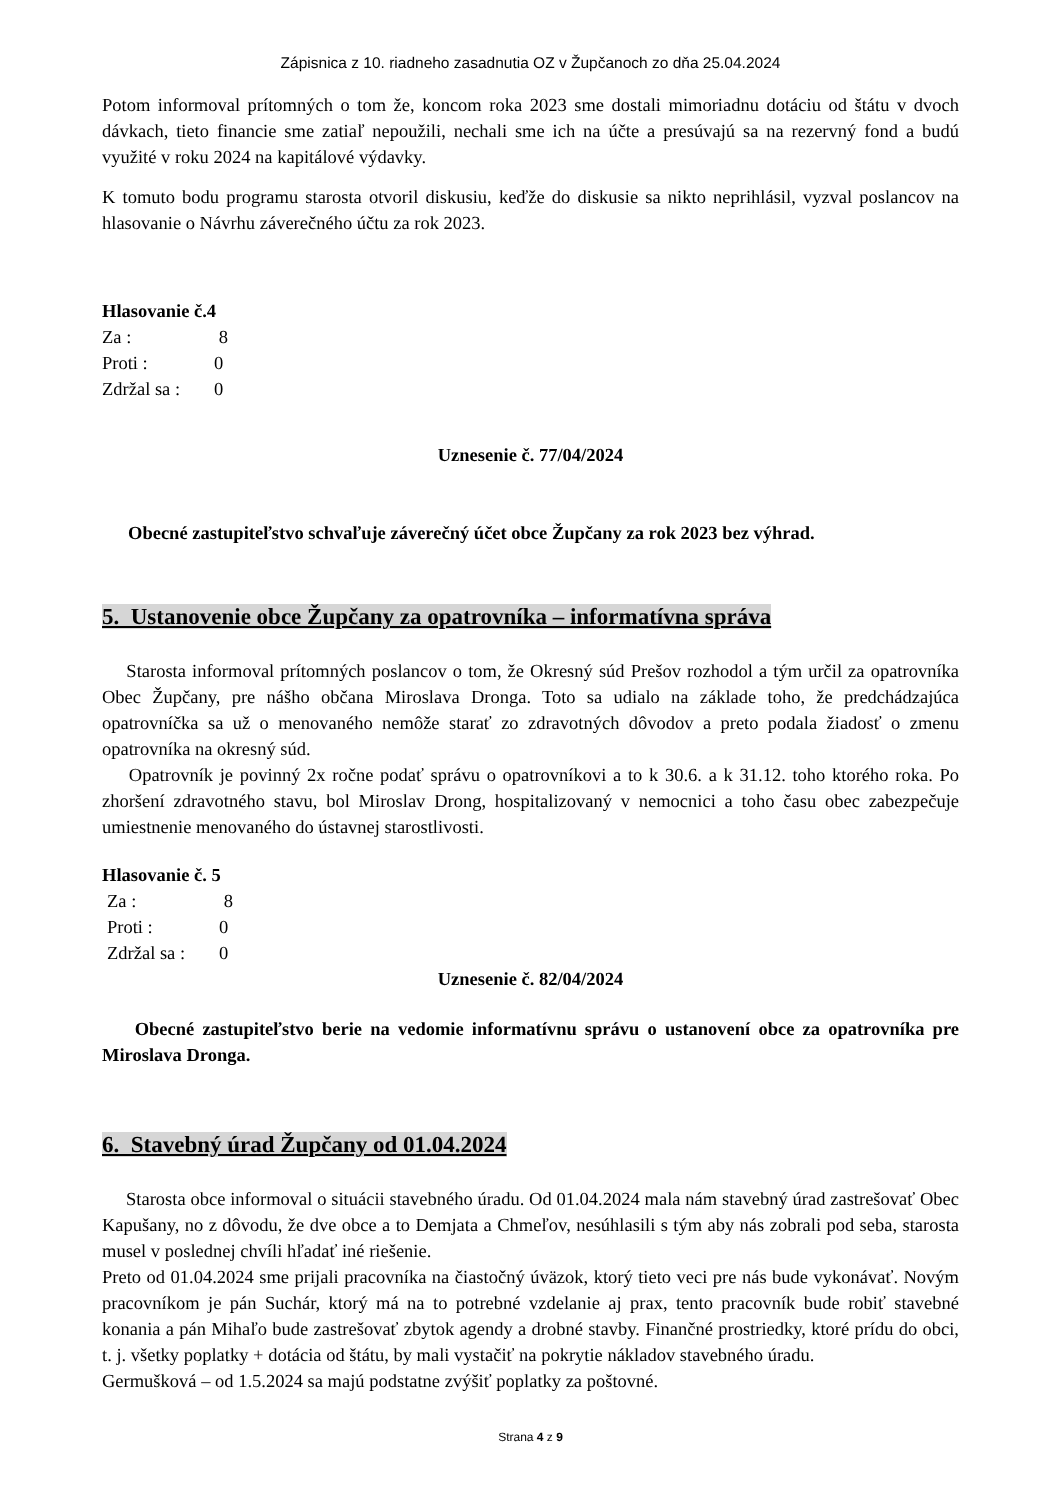Zápisnica z 10. riadneho zasadnutia OZ v Župčanoch zo dňa 25.04.2024
Potom informoval prítomných o tom že, koncom roka 2023 sme dostali mimoriadnu dotáciu od štátu v dvoch dávkach, tieto financie sme zatiaľ nepoužili, nechali sme ich na účte a presúvajú sa na rezervný fond a budú využité v roku 2024 na kapitálové výdavky.
K tomuto bodu programu starosta otvoril diskusiu, keďže do diskusie sa nikto neprihlásil, vyzval poslancov na hlasovanie o Návrhu záverečného účtu za rok 2023.
Hlasovanie č.4
Za : 8
Proti : 0
Zdržal sa : 0
Uznesenie č. 77/04/2024
Obecné zastupiteľstvo schvaľuje záverečný účet obce Župčany za rok 2023 bez výhrad.
5. Ustanovenie obce Župčany za opatrovníka – informatívna správa
Starosta informoval prítomných poslancov o tom, že Okresný súd Prešov rozhodol a tým určil za opatrovníka Obec Župčany, pre nášho občana Miroslava Dronga. Toto sa udialo na základe toho, že predchádzajúca opatrovníčka sa už o menovaného nemôže starať zo zdravotných dôvodov a preto podala žiadosť o zmenu opatrovníka na okresný súd.
Opatrovník je povinný 2x ročne podať správu o opatrovníkovi a to k 30.6. a k 31.12. toho ktorého roka. Po zhoršení zdravotného stavu, bol Miroslav Drong, hospitalizovaný v nemocnici a toho času obec zabezpečuje umiestnenie menovaného do ústavnej starostlivosti.
Hlasovanie č. 5
Za : 8
Proti : 0
Zdržal sa : 0
Uznesenie č. 82/04/2024
Obecné zastupiteľstvo berie na vedomie informatívnu správu o ustanovení obce za opatrovníka pre Miroslava Dronga.
6. Stavebný úrad Župčany od 01.04.2024
Starosta obce informoval o situácii stavebného úradu. Od 01.04.2024 mala nám stavebný úrad zastrešovať Obec Kapušany, no z dôvodu, že dve obce a to Demjata a Chmeľov, nesúhlasili s tým aby nás zobrali pod seba, starosta musel v poslednej chvíli hľadať iné riešenie.
Preto od 01.04.2024 sme prijali pracovníka na čiastočný úväzok, ktorý tieto veci pre nás bude vykonávať. Novým pracovníkom je pán Suchár, ktorý má na to potrebné vzdelanie aj prax, tento pracovník bude robiť stavebné konania a pán Mihaľo bude zastrešovať zbytok agendy a drobné stavby. Finančné prostriedky, ktoré prídu do obci, t. j. všetky poplatky + dotácia od štátu, by mali vystačiť na pokrytie nákladov stavebného úradu.
Germušková – od 1.5.2024 sa majú podstatne zvýšiť poplatky za poštovné.
Strana 4 z 9